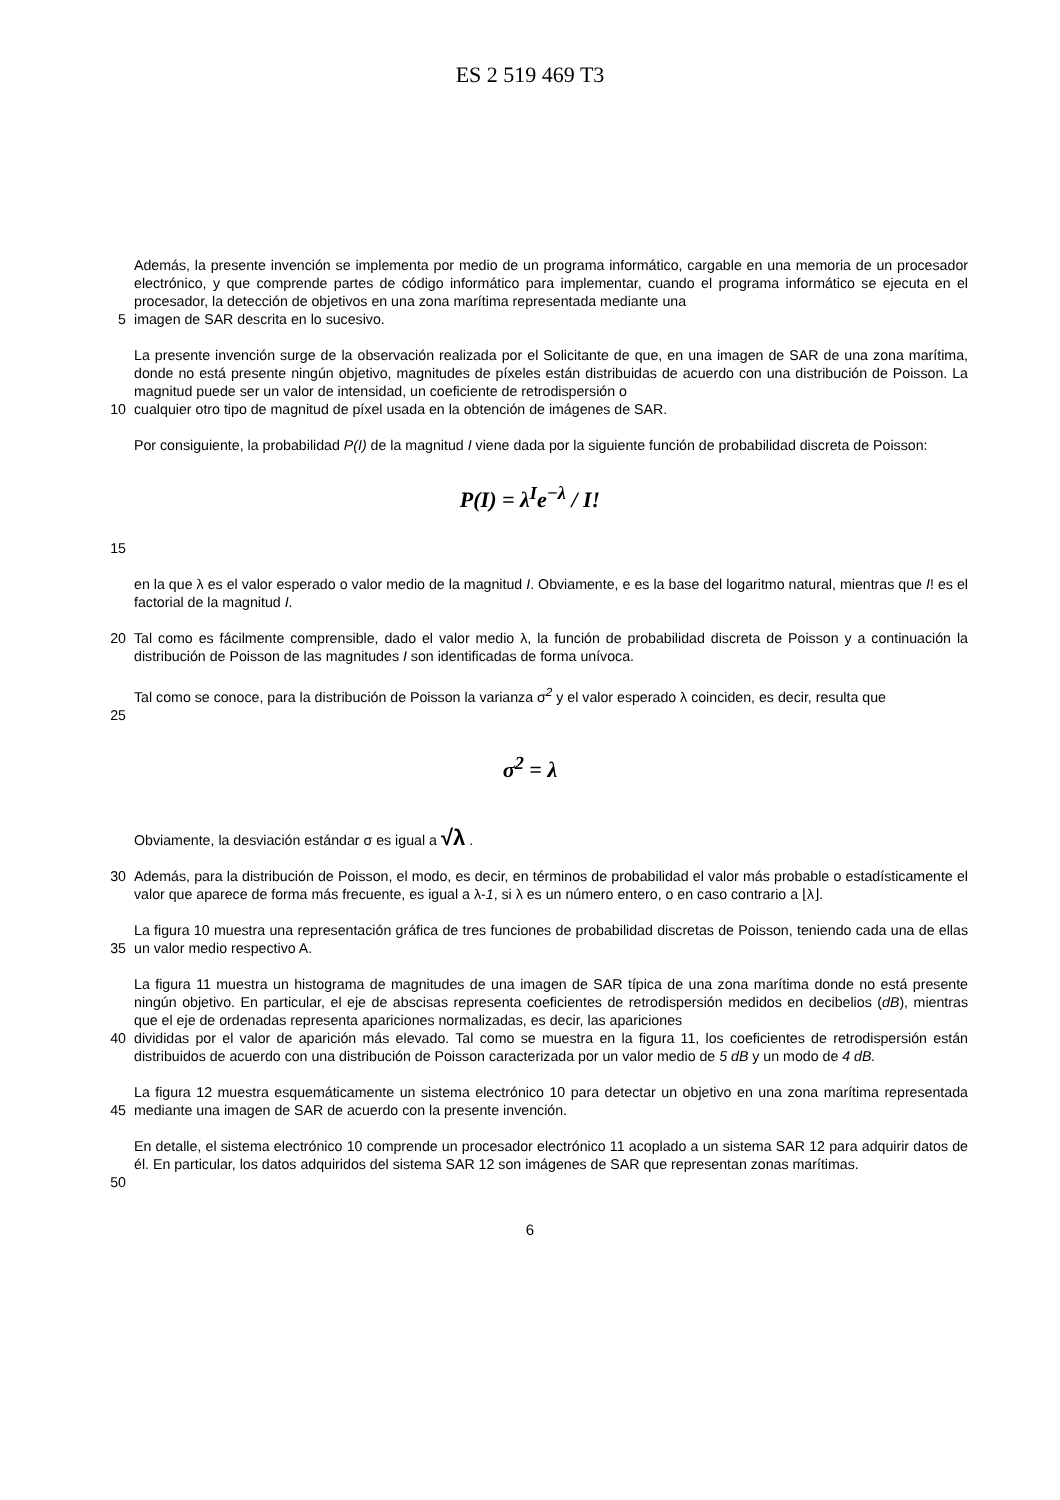ES 2 519 469 T3
Además, la presente invención se implementa por medio de un programa informático, cargable en una memoria de un procesador electrónico, y que comprende partes de código informático para implementar, cuando el programa informático se ejecuta en el procesador, la detección de objetivos en una zona marítima representada mediante una
5 imagen de SAR descrita en lo sucesivo.
La presente invención surge de la observación realizada por el Solicitante de que, en una imagen de SAR de una zona marítima, donde no está presente ningún objetivo, magnitudes de píxeles están distribuidas de acuerdo con una distribución de Poisson. La magnitud puede ser un valor de intensidad, un coeficiente de retrodispersión o
10 cualquier otro tipo de magnitud de píxel usada en la obtención de imágenes de SAR.
Por consiguiente, la probabilidad P(I) de la magnitud I viene dada por la siguiente función de probabilidad discreta de Poisson:
P(I) = λ<sup>I</sup>e<sup>−λ</sup> / I!
15
en la que λ es el valor esperado o valor medio de la magnitud I. Obviamente, e es la base del logaritmo natural, mientras que I! es el factorial de la magnitud I.
20 Tal como es fácilmente comprensible, dado el valor medio λ, la función de probabilidad discreta de Poisson y a continuación la distribución de Poisson de las magnitudes I son identificadas de forma unívoca.
Tal como se conoce, para la distribución de Poisson la varianza σ<sup>2</sup> y el valor esperado λ coinciden, es decir, resulta que
25
σ<sup>2</sup> = λ
Obviamente, la desviación estándar σ es igual a √λ .
30 Además, para la distribución de Poisson, el modo, es decir, en términos de probabilidad el valor más probable o estadísticamente el valor que aparece de forma más frecuente, es igual a λ-1, si λ es un número entero, o en caso contrario a ⌊λ⌋.
35 La figura 10 muestra una representación gráfica de tres funciones de probabilidad discretas de Poisson, teniendo cada una de ellas un valor medio respectivo A.
La figura 11 muestra un histograma de magnitudes de una imagen de SAR típica de una zona marítima donde no está presente ningún objetivo. En particular, el eje de abscisas representa coeficientes de retrodispersión medidos en decibelios (dB), mientras que el eje de ordenadas representa apariciones normalizadas, es decir, las apariciones
40 divididas por el valor de aparición más elevado. Tal como se muestra en la figura 11, los coeficientes de retrodispersión están distribuidos de acuerdo con una distribución de Poisson caracterizada por un valor medio de 5 dB y un modo de 4 dB.
45 La figura 12 muestra esquemáticamente un sistema electrónico 10 para detectar un objetivo en una zona marítima representada mediante una imagen de SAR de acuerdo con la presente invención.
En detalle, el sistema electrónico 10 comprende un procesador electrónico 11 acoplado a un sistema SAR 12 para adquirir datos de él. En particular, los datos adquiridos del sistema SAR 12 son imágenes de SAR que representan zonas marítimas.
50
6